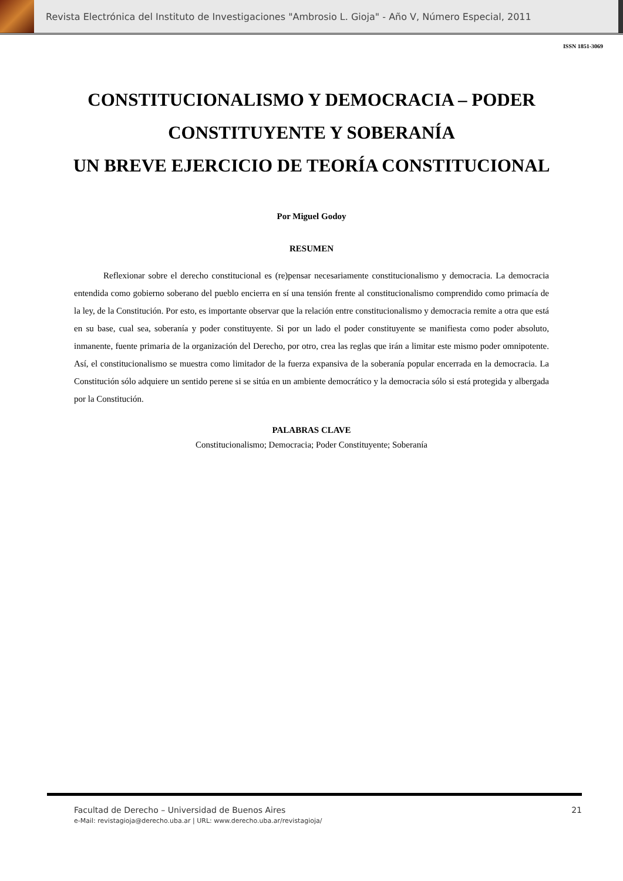Revista Electrónica del Instituto de Investigaciones "Ambrosio L. Gioja" - Año V, Número Especial, 2011
ISSN 1851-3069
CONSTITUCIONALISMO Y DEMOCRACIA – PODER CONSTITUYENTE Y SOBERANÍA
UN BREVE EJERCICIO DE TEORÍA CONSTITUCIONAL
Por Miguel Godoy
RESUMEN
Reflexionar sobre el derecho constitucional es (re)pensar necesariamente constitucionalismo y democracia. La democracia entendida como gobierno soberano del pueblo encierra en sí una tensión frente al constitucionalismo comprendido como primacía de la ley, de la Constitución. Por esto, es importante observar que la relación entre constitucionalismo y democracia remite a otra que está en su base, cual sea, soberanía y poder constituyente. Si por un lado el poder constituyente se manifiesta como poder absoluto, inmanente, fuente primaria de la organización del Derecho, por otro, crea las reglas que irán a limitar este mismo poder omnipotente. Así, el constitucionalismo se muestra como limitador de la fuerza expansiva de la soberanía popular encerrada en la democracia. La Constitución sólo adquiere un sentido perene si se sitúa en un ambiente democrático y la democracia sólo si está protegida y albergada por la Constitución.
PALABRAS CLAVE
Constitucionalismo; Democracia; Poder Constituyente; Soberanía
Facultad de Derecho – Universidad de Buenos Aires 21
e-Mail: revistagioja@derecho.uba.ar | URL: www.derecho.uba.ar/revistagioja/